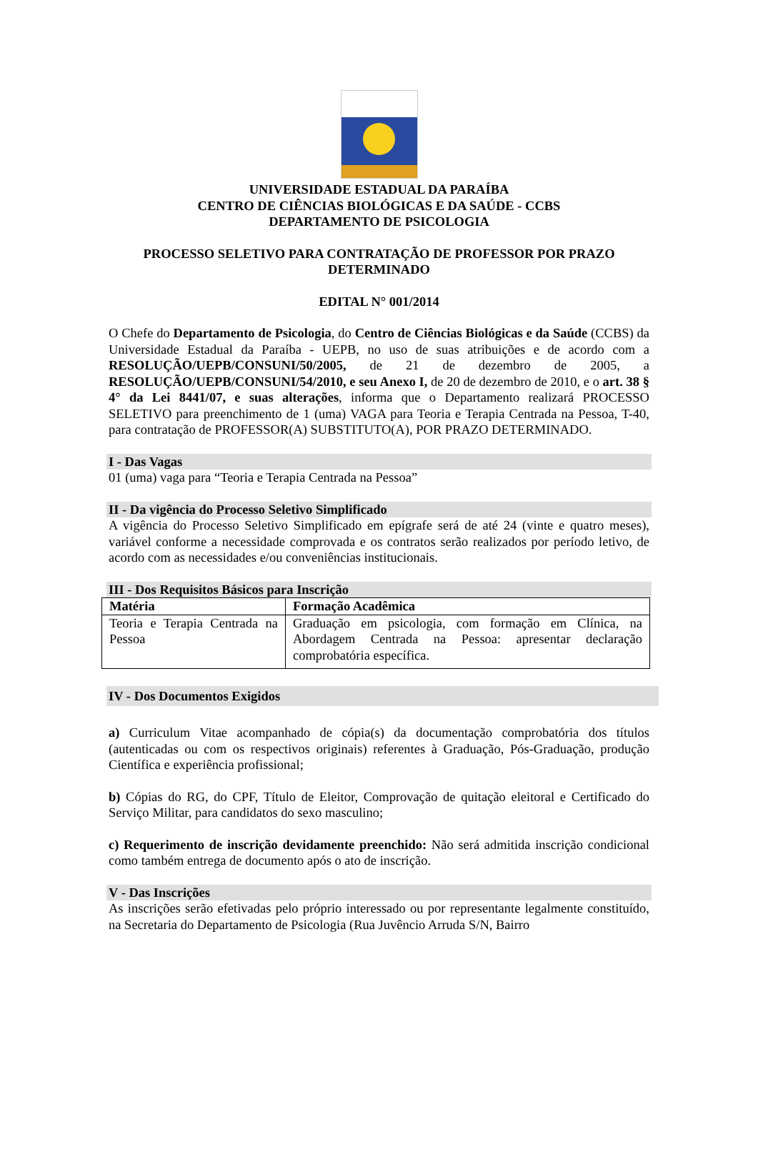UNIVERSIDADE ESTADUAL DA PARAÍBA
CENTRO DE CIÊNCIAS BIOLÓGICAS E DA SAÚDE - CCBS
DEPARTAMENTO DE PSICOLOGIA
PROCESSO SELETIVO PARA CONTRATAÇÃO DE PROFESSOR POR PRAZO
DETERMINADO
EDITAL N° 001/2014
O Chefe do Departamento de Psicologia, do Centro de Ciências Biológicas e da Saúde (CCBS) da Universidade Estadual da Paraíba - UEPB, no uso de suas atribuições e de acordo com a RESOLUÇÃO/UEPB/CONSUNI/50/2005, de 21 de dezembro de 2005, a RESOLUÇÃO/UEPB/CONSUNI/54/2010, e seu Anexo I, de 20 de dezembro de 2010, e o art. 38 § 4° da Lei 8441/07, e suas alterações, informa que o Departamento realizará PROCESSO SELETIVO para preenchimento de 1 (uma) VAGA para Teoria e Terapia Centrada na Pessoa, T-40, para contratação de PROFESSOR(A) SUBSTITUTO(A), POR PRAZO DETERMINADO.
I - Das Vagas
01 (uma) vaga para “Teoria e Terapia Centrada na Pessoa”
II - Da vigência do Processo Seletivo Simplificado
A vigência do Processo Seletivo Simplificado em epígrafe será de até 24 (vinte e quatro meses), variável conforme a necessidade comprovada e os contratos serão realizados por período letivo, de acordo com as necessidades e/ou conveniências institucionais.
III - Dos Requisitos Básicos para Inscrição
| Matéria | Formação Acadêmica |
| --- | --- |
| Teoria e Terapia Centrada na Pessoa | Graduação em psicologia, com formação em Clínica, na Abordagem Centrada na Pessoa: apresentar declaração comprobatória específica. |
IV - Dos Documentos Exigidos
a) Curriculum Vitae acompanhado de cópia(s) da documentação comprobatória dos títulos (autenticadas ou com os respectivos originais) referentes à Graduação, Pós-Graduação, produção Científica e experiência profissional;
b) Cópias do RG, do CPF, Título de Eleitor, Comprovação de quitação eleitoral e Certificado do Serviço Militar, para candidatos do sexo masculino;
c) Requerimento de inscrição devidamente preenchido: Não será admitida inscrição condicional como também entrega de documento após o ato de inscrição.
V - Das Inscrições
As inscrições serão efetivadas pelo próprio interessado ou por representante legalmente constituído, na Secretaria do Departamento de Psicologia (Rua Juvêncio Arruda S/N, Bairro